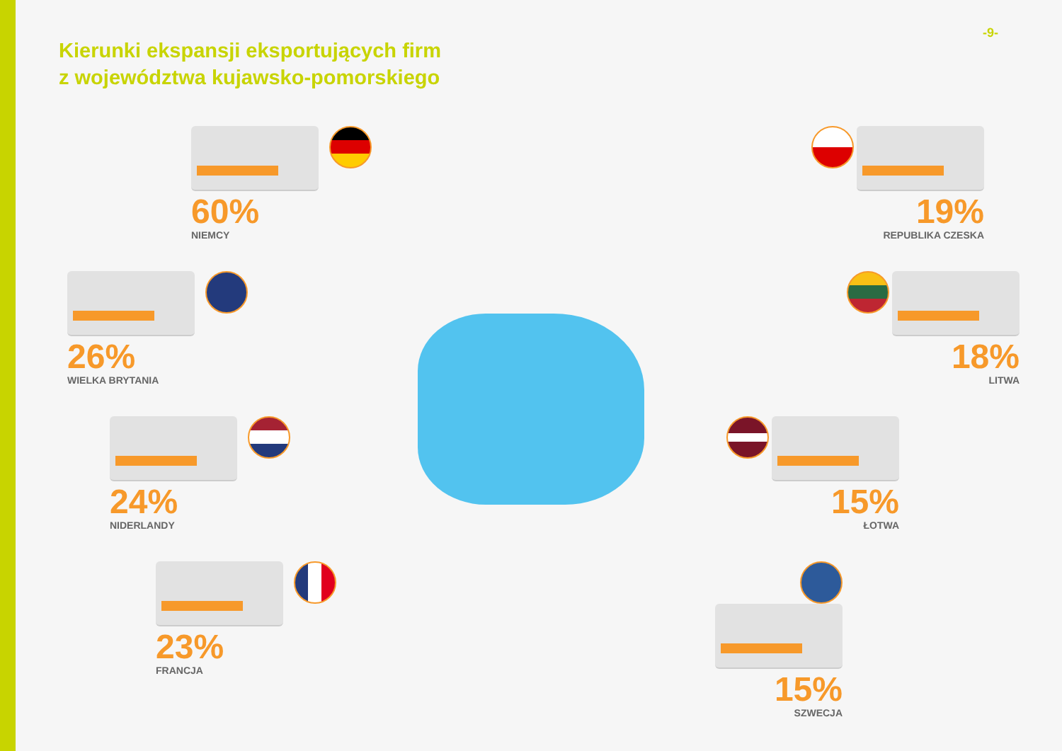-9-
Kierunki ekspansji eksportujących firm
z województwa kujawsko-pomorskiego
60%
NIEMCY
26%
WIELKA BRYTANIA
24%
NIDERLANDY
23%
FRANCJA
19%
REPUBLIKA CZESKA
18%
LITWA
15%
ŁOTWA
15%
SZWECJA